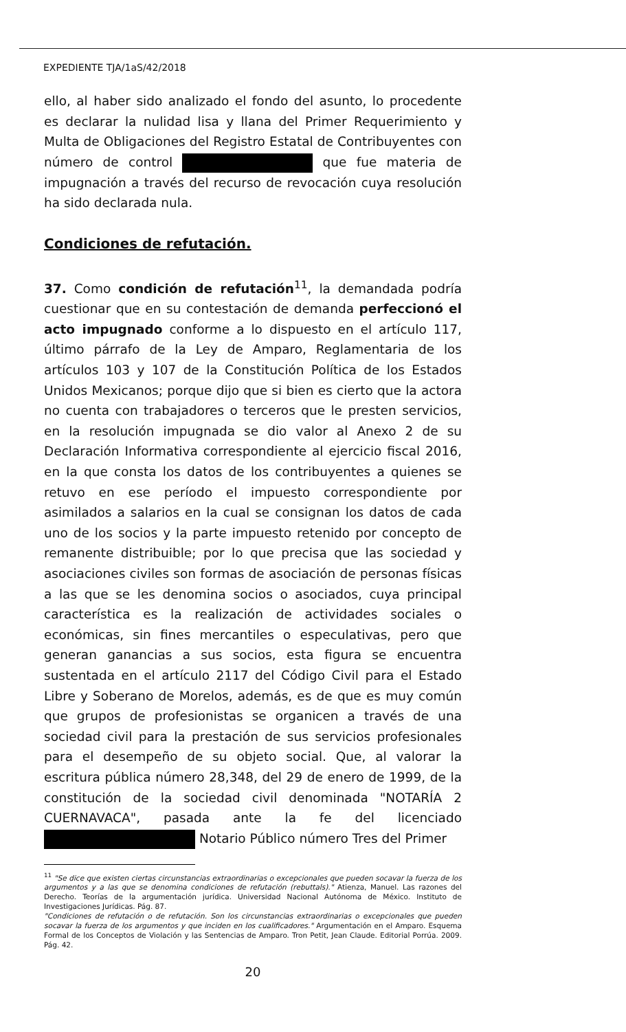EXPEDIENTE TJA/1aS/42/2018
ello, al haber sido analizado el fondo del asunto, lo procedente es declarar la nulidad lisa y llana del Primer Requerimiento y Multa de Obligaciones del Registro Estatal de Contribuyentes con número de control que fue materia de impugnación a través del recurso de revocación cuya resolución ha sido declarada nula.
Condiciones de refutación.
37. Como condición de refutación<sup>11</sup>, la demandada podría cuestionar que en su contestación de demanda perfeccionó el acto impugnado conforme a lo dispuesto en el artículo 117, último párrafo de la Ley de Amparo, Reglamentaria de los artículos 103 y 107 de la Constitución Política de los Estados Unidos Mexicanos; porque dijo que si bien es cierto que la actora no cuenta con trabajadores o terceros que le presten servicios, en la resolución impugnada se dio valor al Anexo 2 de su Declaración Informativa correspondiente al ejercicio fiscal 2016, en la que consta los datos de los contribuyentes a quienes se retuvo en ese período el impuesto correspondiente por asimilados a salarios en la cual se consignan los datos de cada uno de los socios y la parte impuesto retenido por concepto de remanente distribuible; por lo que precisa que las sociedad y asociaciones civiles son formas de asociación de personas físicas a las que se les denomina socios o asociados, cuya principal característica es la realización de actividades sociales o económicas, sin fines mercantiles o especulativas, pero que generan ganancias a sus socios, esta figura se encuentra sustentada en el artículo 2117 del Código Civil para el Estado Libre y Soberano de Morelos, además, es de que es muy común que grupos de profesionistas se organicen a través de una sociedad civil para la prestación de sus servicios profesionales para el desempeño de su objeto social. Que, al valorar la escritura pública número 28,348, del 29 de enero de 1999, de la constitución de la sociedad civil denominada "NOTARÍA 2 CUERNAVACA", pasada ante la fe del licenciado Notario Público número Tres del Primer
<sup>11</sup> "Se dice que existen ciertas circunstancias extraordinarias o excepcionales que pueden socavar la fuerza de los argumentos y a las que se denomina condiciones de refutación (rebuttals)." Atienza, Manuel. Las razones del Derecho. Teorías de la argumentación jurídica. Universidad Nacional Autónoma de México. Instituto de Investigaciones Jurídicas. Pág. 87.
"Condiciones de refutación o de refutación. Son los circunstancias extraordinarias o excepcionales que pueden socavar la fuerza de los argumentos y que inciden en los cualificadores." Argumentación en el Amparo. Esquema Formal de los Conceptos de Violación y las Sentencias de Amparo. Tron Petit, Jean Claude. Editorial Porrúa. 2009. Pág. 42.
20